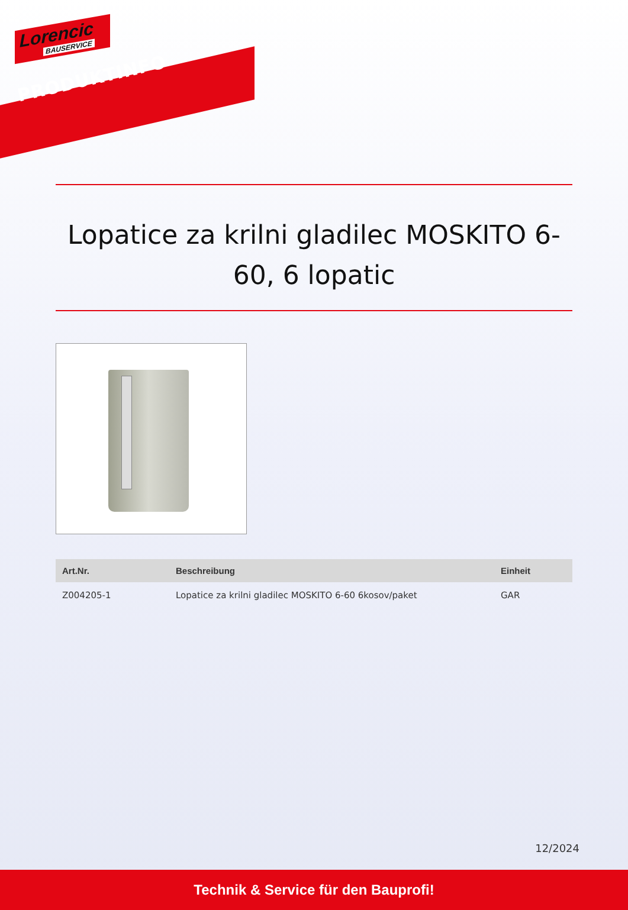Lorencic
BAUSERVICE
PRODUKTINFO
Lopatice za krilni gladilec MOSKITO 6-60, 6 lopatic
| Art.Nr. | Beschreibung | Einheit |
| --- | --- | --- |
| Z004205-1 | Lopatice za krilni gladilec MOSKITO 6-60 6kosov/paket | GAR |
12/2024
Technik & Service für den Bauprofi!